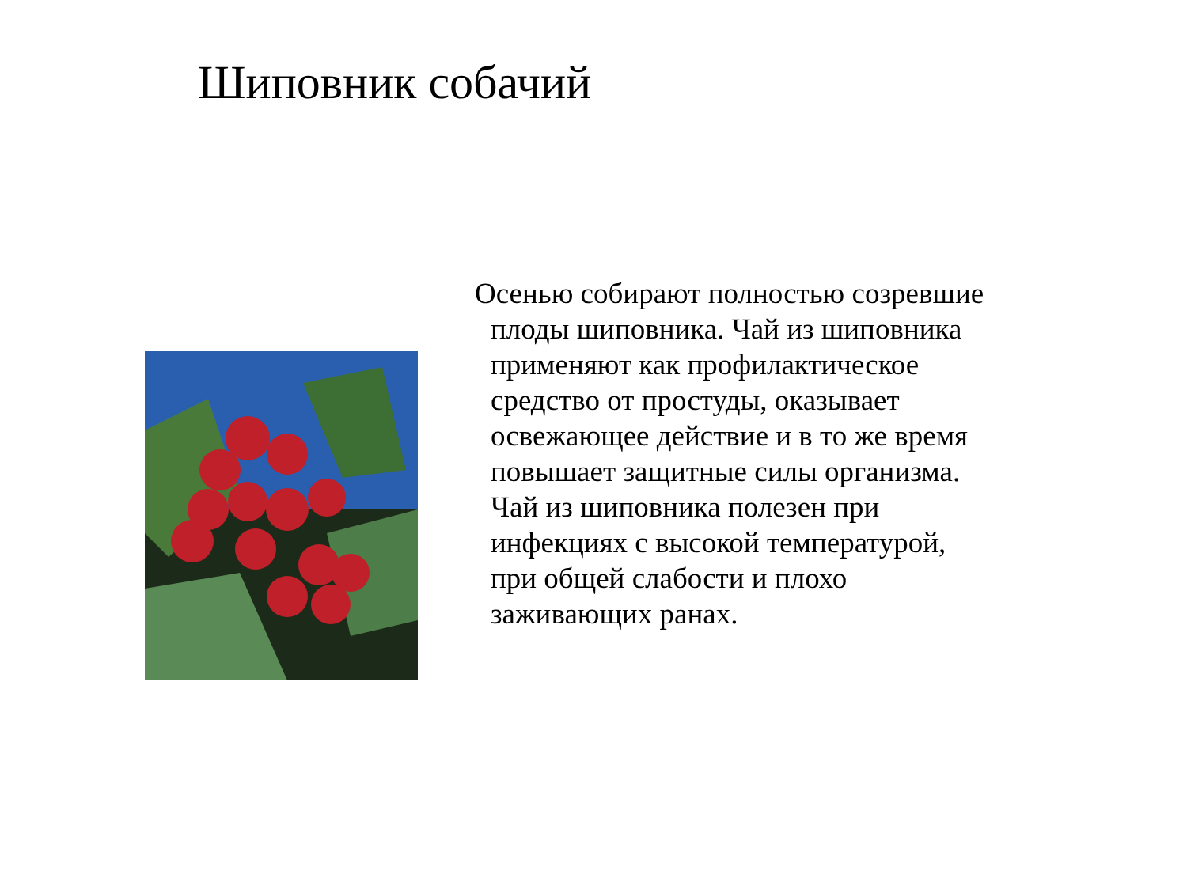Шиповник собачий
Осенью собирают полностью созревшие плоды шиповника. Чай из шиповника применяют как профилактическое средство от простуды, оказывает освежающее действие и в то же время повышает защитные силы организма. Чай из шиповника полезен при инфекциях с высокой температурой, при общей слабости и плохо заживающих ранах.